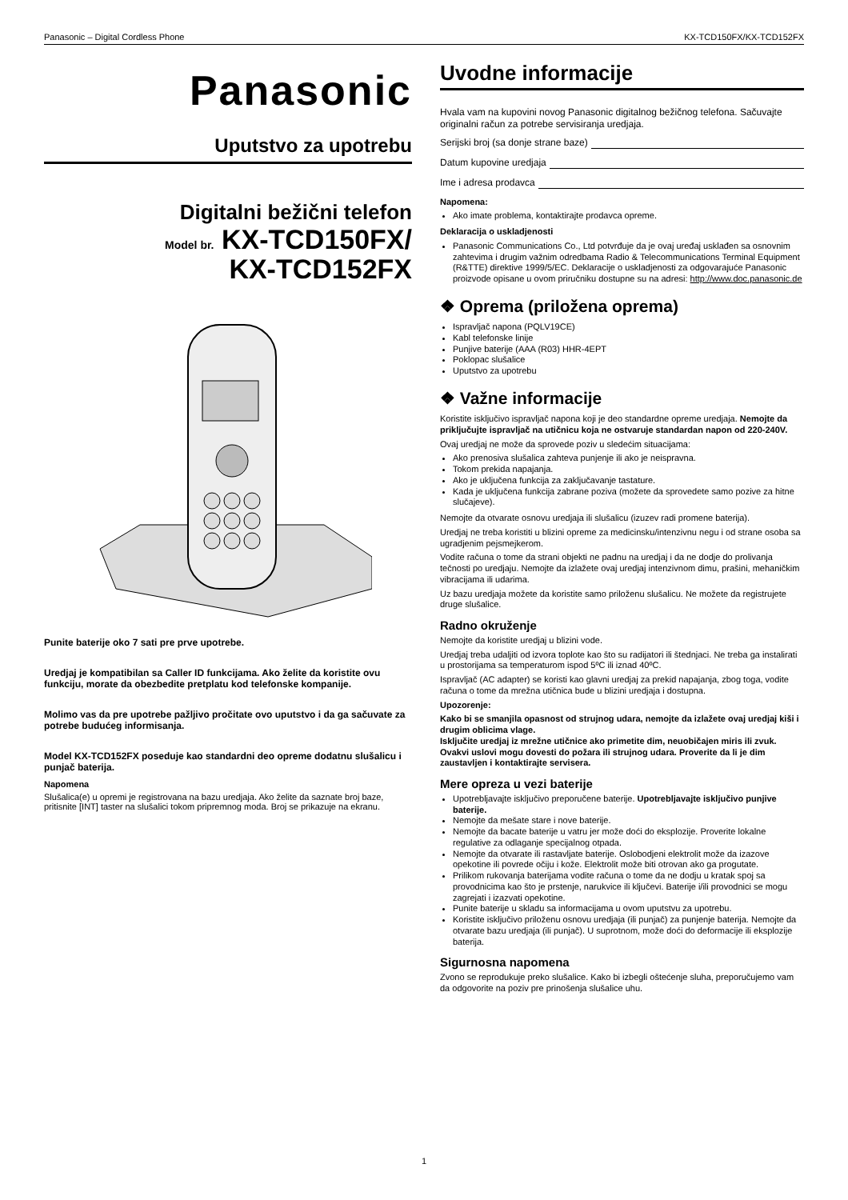Panasonic – Digital Cordless Phone KX-TCD150FX/KX-TCD152FX
Panasonic
Uputstvo za upotrebu
Digitalni bežični telefon
Model br. KX-TCD150FX/
KX-TCD152FX
Punite baterije oko 7 sati pre prve upotrebe.
Uredjaj je kompatibilan sa Caller ID funkcijama. Ako želite da koristite ovu funkciju, morate da obezbedite pretplatu kod telefonske kompanije.
Molimo vas da pre upotrebe pažljivo pročitate ovo uputstvo i da ga sačuvate za potrebe budućeg informisanja.
Model KX-TCD152FX poseduje kao standardni deo opreme dodatnu slušalicu i punjač baterija.
Napomena
Slušalica(e) u opremi je registrovana na bazu uredjaja. Ako želite da saznate broj baze, pritisnite [INT] taster na slušalici tokom pripremnog moda. Broj se prikazuje na ekranu.
Uvodne informacije
Hvala vam na kupovini novog Panasonic digitalnog bežičnog telefona. Sačuvajte originalni račun za potrebe servisiranja uredjaja.
Serijski broj (sa donje strane baze)
Datum kupovine uredjaja
Ime i adresa prodavca
Napomena:
Ako imate problema, kontaktirajte prodavca opreme.
Deklaracija o uskladjenosti
Panasonic Communications Co., Ltd potvrđuje da je ovaj uređaj usklađen sa osnovnim zahtevima i drugim važnim odredbama Radio & Telecommunications Terminal Equipment (R&TTE) direktive 1999/5/EC. Deklaracije o uskladjenosti za odgovarajuće Panasonic proizvode opisane u ovom priručniku dostupne su na adresi: http://www.doc.panasonic.de
❖ Oprema (priložena oprema)
Ispravljač napona (PQLV19CE)
Kabl telefonske linije
Punjive baterije (AAA (R03) HHR-4EPT
Poklopac slušalice
Uputstvo za upotrebu
❖ Važne informacije
Koristite isključivo ispravljač napona koji je deo standardne opreme uredjaja. Nemojte da priključujte ispravljač na utičnicu koja ne ostvaruje standardan napon od 220-240V.
Ovaj uredjaj ne može da sprovede poziv u sledećim situacijama:
Ako prenosiva slušalica zahteva punjenje ili ako je neispravna.
Tokom prekida napajanja.
Ako je uključena funkcija za zaključavanje tastature.
Kada je uključena funkcija zabrane poziva (možete da sprovedete samo pozive za hitne slučajeve).
Nemojte da otvarate osnovu uredjaja ili slušalicu (izuzev radi promene baterija).
Uredjaj ne treba koristiti u blizini opreme za medicinsku/intenzivnu negu i od strane osoba sa ugradjenim pejsmejkerom.
Vodite računa o tome da strani objekti ne padnu na uredjaj i da ne dodje do prolivanja tečnosti po uredjaju. Nemojte da izlažete ovaj uredjaj intenzivnom dimu, prašini, mehaničkim vibracijama ili udarima.
Uz bazu uredjaja možete da koristite samo priloženu slušalicu. Ne možete da registrujete druge slušalice.
Radno okruženje
Nemojte da koristite uredjaj u blizini vode.
Uredjaj treba udaljiti od izvora toplote kao što su radijatori ili štednjaci. Ne treba ga instalirati u prostorijama sa temperaturom ispod 5ºC ili iznad 40ºC.
Ispravljač (AC adapter) se koristi kao glavni uredjaj za prekid napajanja, zbog toga, vodite računa o tome da mrežna utičnica bude u blizini uredjaja i dostupna.
Upozorenje:
Kako bi se smanjila opasnost od strujnog udara, nemojte da izlažete ovaj uredjaj kiši i drugim oblicima vlage.
Isključite uredjaj iz mrežne utičnice ako primetite dim, neuobičajen miris ili zvuk. Ovakvi uslovi mogu dovesti do požara ili strujnog udara. Proverite da li je dim zaustavljen i kontaktirajte servisera.
Mere opreza u vezi baterije
Upotrebljavajte isključivo preporučene baterije. Upotrebljavajte isključivo punjive baterije.
Nemojte da mešate stare i nove baterije.
Nemojte da bacate baterije u vatru jer može doći do eksplozije. Proverite lokalne regulative za odlaganje specijalnog otpada.
Nemojte da otvarate ili rastavljate baterije. Oslobodjeni elektrolit može da izazove opekotine ili povrede očiju i kože. Elektrolit može biti otrovan ako ga progutate.
Prilikom rukovanja baterijama vodite računa o tome da ne dodju u kratak spoj sa provodnicima kao što je prstenje, narukvice ili ključevi. Baterije i/ili provodnici se mogu zagrejati i izazvati opekotine.
Punite baterije u skladu sa informacijama u ovom uputstvu za upotrebu.
Koristite isključivo priloženu osnovu uredjaja (ili punjač) za punjenje baterija. Nemojte da otvarate bazu uredjaja (ili punjač). U suprotnom, može doći do deformacije ili eksplozije baterija.
Sigurnosna napomena
Zvono se reprodukuje preko slušalice. Kako bi izbegli oštećenje sluha, preporučujemo vam da odgovorite na poziv pre prinošenja slušalice uhu.
1